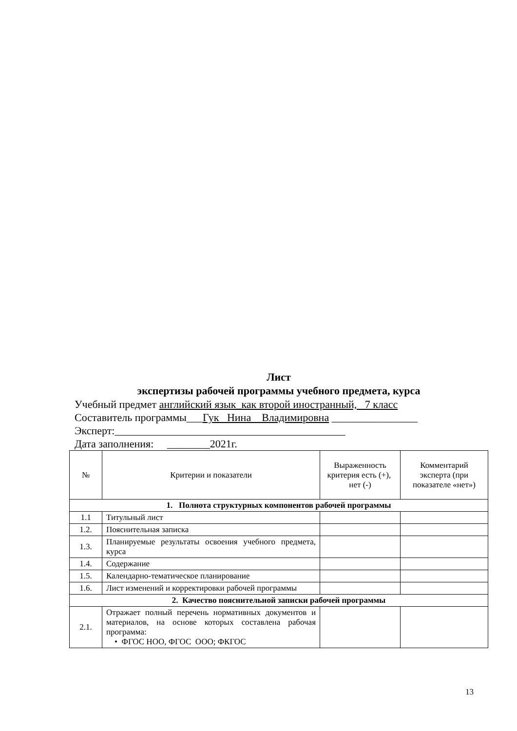Лист
экспертизы рабочей программы учебного предмета, курса
Учебный предмет английский язык_как второй иностранный, 7 класс
Составитель программы___Гук Нина Владимировна ________________
Эксперт:___________________________________________
Дата заполнения: ________2021г.
| № | Критерии и показатели | Выраженность критерия есть (+), нет (-) | Комментарий эксперта (при показателе «нет») |
| --- | --- | --- | --- |
| 1. Полнота структурных компонентов рабочей программы | | | |
| 1.1 | Титульный лист | | |
| 1.2. | Пояснительная записка | | |
| 1.3. | Планируемые результаты освоения учебного предмета, курса | | |
| 1.4. | Содержание | | |
| 1.5. | Календарно-тематическое планирование | | |
| 1.6. | Лист изменений и корректировки рабочей программы | | |
| 2. Качество пояснительной записки рабочей программы | | | |
| 2.1. | Отражает полный перечень нормативных документов и материалов, на основе которых составлена рабочая программа: • ФГОС НОО, ФГОС ООО; ФКГОС | | |
13